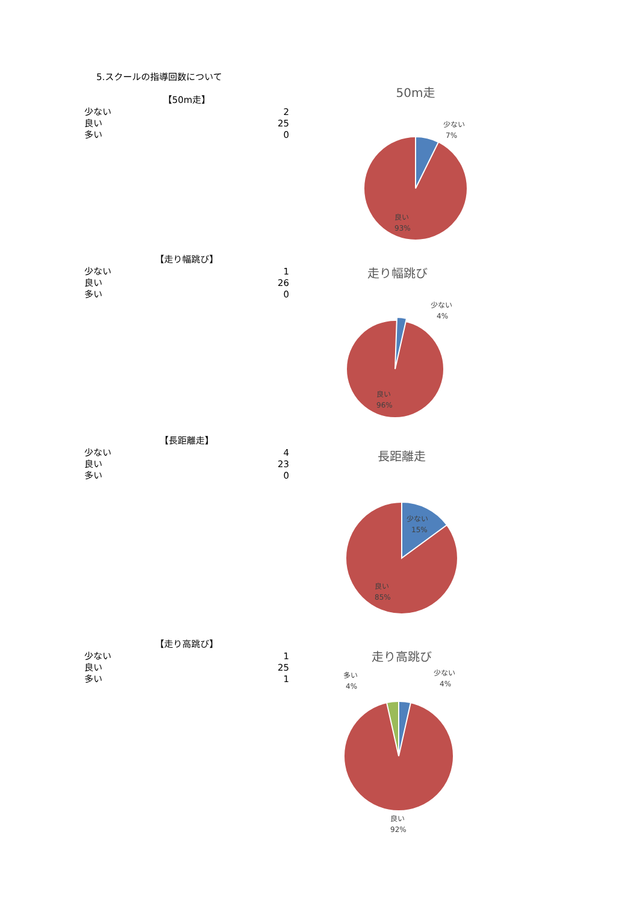5.スクールの指導回数について
【50m走】
| 少ない | 2 |
| 良い | 25 |
| 多い | 0 |
50m走
少ない
7%
良い
93%
【走り幅跳び】
| 少ない | 1 |
| 良い | 26 |
| 多い | 0 |
走り幅跳び
少ない
4%
良い
96%
【長距離走】
| 少ない | 4 |
| 良い | 23 |
| 多い | 0 |
長距離走
少ない
15%
良い
85%
【走り高跳び】
| 少ない | 1 |
| 良い | 25 |
| 多い | 1 |
走り高跳び
多い
4%
少ない
4%
良い
92%